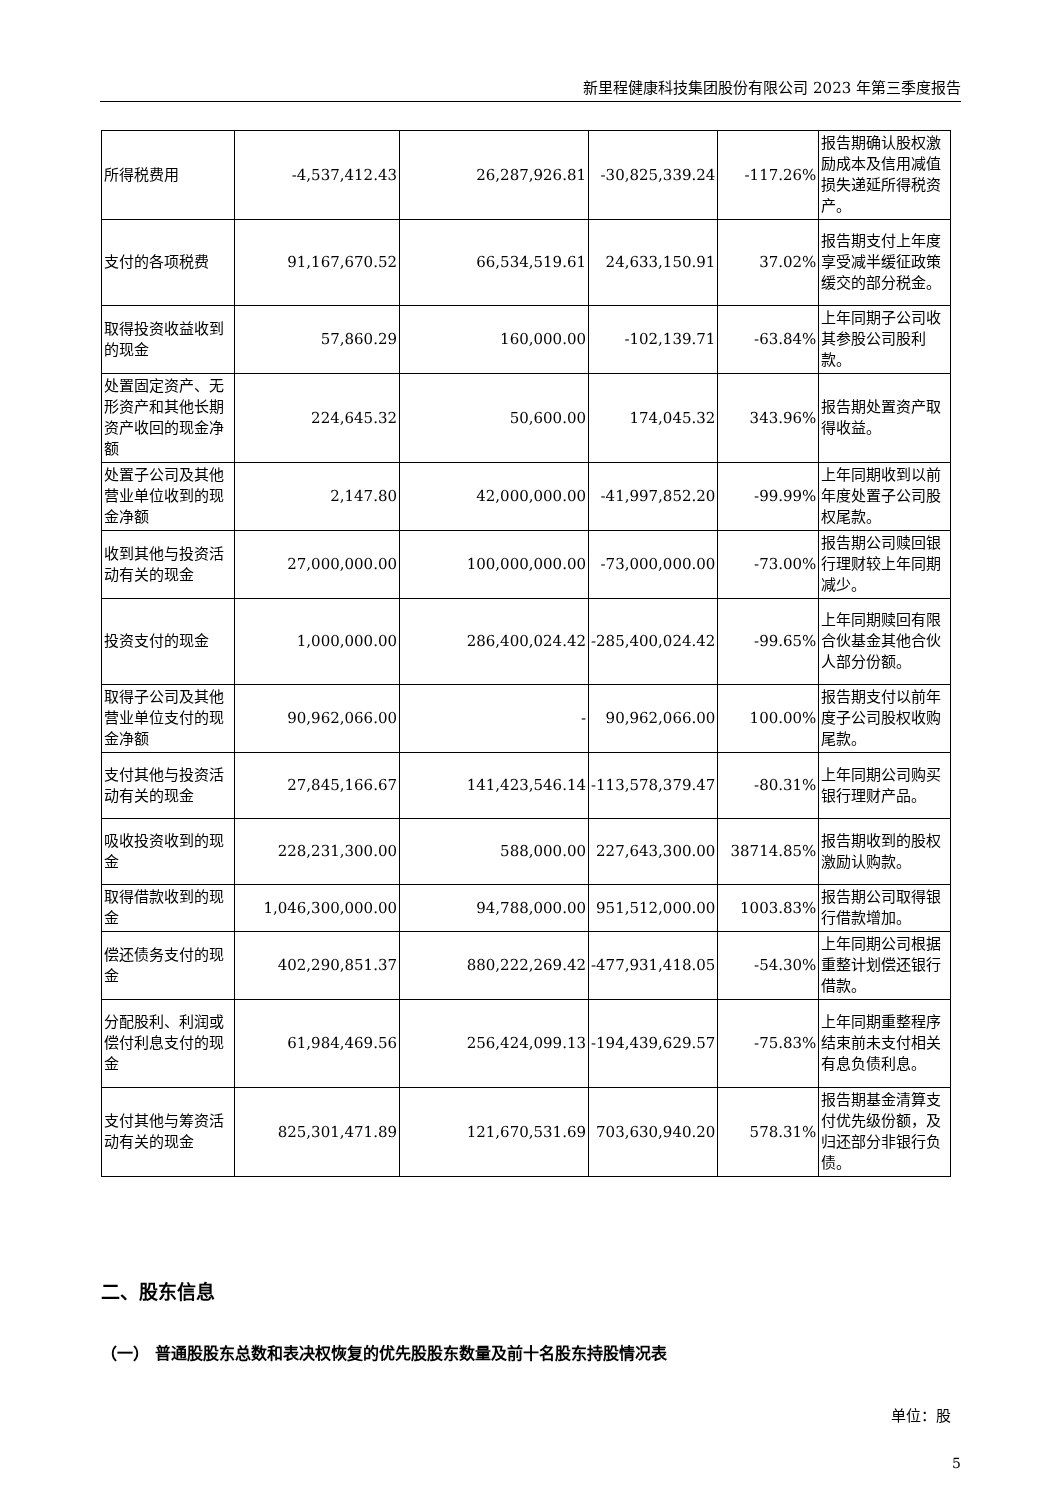新里程健康科技集团股份有限公司 2023 年第三季度报告
| 所得税费用 | -4,537,412.43 | 26,287,926.81 | -30,825,339.24 | -117.26% | 报告期确认股权激励成本及信用减值损失递延所得税资产。 |
| 支付的各项税费 | 91,167,670.52 | 66,534,519.61 | 24,633,150.91 | 37.02% | 报告期支付上年度享受减半缓征政策缓交的部分税金。 |
| 取得投资收益收到的现金 | 57,860.29 | 160,000.00 | -102,139.71 | -63.84% | 上年同期子公司收其参股公司股利款。 |
| 处置固定资产、无形资产和其他长期资产收回的现金净额 | 224,645.32 | 50,600.00 | 174,045.32 | 343.96% | 报告期处置资产取得收益。 |
| 处置子公司及其他营业单位收到的现金净额 | 2,147.80 | 42,000,000.00 | -41,997,852.20 | -99.99% | 上年同期收到以前年度处置子公司股权尾款。 |
| 收到其他与投资活动有关的现金 | 27,000,000.00 | 100,000,000.00 | -73,000,000.00 | -73.00% | 报告期公司赎回银行理财较上年同期减少。 |
| 投资支付的现金 | 1,000,000.00 | 286,400,024.42 | -285,400,024.42 | -99.65% | 上年同期赎回有限合伙基金其他合伙人部分份额。 |
| 取得子公司及其他营业单位支付的现金净额 | 90,962,066.00 | - | 90,962,066.00 | 100.00% | 报告期支付以前年度子公司股权收购尾款。 |
| 支付其他与投资活动有关的现金 | 27,845,166.67 | 141,423,546.14 | -113,578,379.47 | -80.31% | 上年同期公司购买银行理财产品。 |
| 吸收投资收到的现金 | 228,231,300.00 | 588,000.00 | 227,643,300.00 | 38714.85% | 报告期收到的股权激励认购款。 |
| 取得借款收到的现金 | 1,046,300,000.00 | 94,788,000.00 | 951,512,000.00 | 1003.83% | 报告期公司取得银行借款增加。 |
| 偿还债务支付的现金 | 402,290,851.37 | 880,222,269.42 | -477,931,418.05 | -54.30% | 上年同期公司根据重整计划偿还银行借款。 |
| 分配股利、利润或偿付利息支付的现金 | 61,984,469.56 | 256,424,099.13 | -194,439,629.57 | -75.83% | 上年同期重整程序结束前未支付相关有息负债利息。 |
| 支付其他与筹资活动有关的现金 | 825,301,471.89 | 121,670,531.69 | 703,630,940.20 | 578.31% | 报告期基金清算支付优先级份额，及归还部分非银行负债。 |
二、股东信息
（一） 普通股股东总数和表决权恢复的优先股股东数量及前十名股东持股情况表
单位：股
5